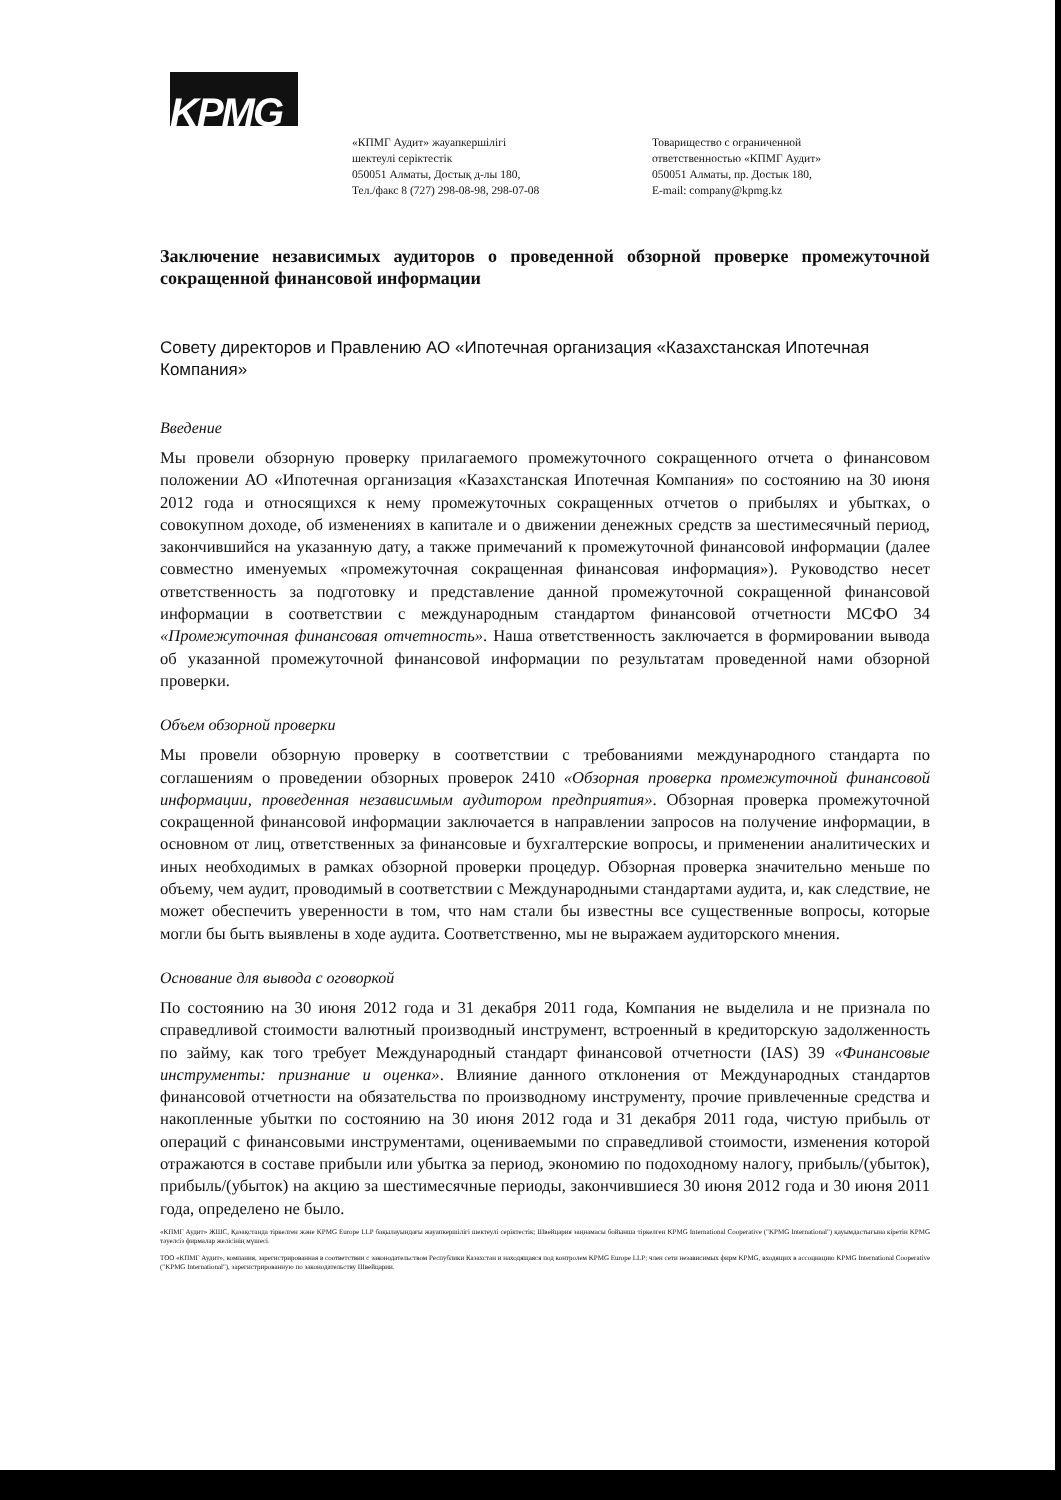KPMG
«КПМГ Аудит» жауапкершілігі
шектеулі серіктестік
050051 Алматы, Достық д-лы 180,
Тел./факс 8 (727) 298-08-98, 298-07-08
Товарищество с ограниченной
ответственностью «КПМГ Аудит»
050051 Алматы, пр. Достык 180,
E-mail: company@kpmg.kz
Заключение независимых аудиторов о проведенной обзорной проверке промежуточной сокращенной финансовой информации
Совету директоров и Правлению АО «Ипотечная организация «Казахстанская Ипотечная Компания»
Введение
Мы провели обзорную проверку прилагаемого промежуточного сокращенного отчета о финансовом положении АО «Ипотечная организация «Казахстанская Ипотечная Компания» по состоянию на 30 июня 2012 года и относящихся к нему промежуточных сокращенных отчетов о прибылях и убытках, о совокупном доходе, об изменениях в капитале и о движении денежных средств за шестимесячный период, закончившийся на указанную дату, а также примечаний к промежуточной финансовой информации (далее совместно именуемых «промежуточная сокращенная финансовая информация»). Руководство несет ответственность за подготовку и представление данной промежуточной сокращенной финансовой информации в соответствии с международным стандартом финансовой отчетности МСФО 34 «Промежуточная финансовая отчетность». Наша ответственность заключается в формировании вывода об указанной промежуточной финансовой информации по результатам проведенной нами обзорной проверки.
Объем обзорной проверки
Мы провели обзорную проверку в соответствии с требованиями международного стандарта по соглашениям о проведении обзорных проверок 2410 «Обзорная проверка промежуточной финансовой информации, проведенная независимым аудитором предприятия». Обзорная проверка промежуточной сокращенной финансовой информации заключается в направлении запросов на получение информации, в основном от лиц, ответственных за финансовые и бухгалтерские вопросы, и применении аналитических и иных необходимых в рамках обзорной проверки процедур. Обзорная проверка значительно меньше по объему, чем аудит, проводимый в соответствии с Международными стандартами аудита, и, как следствие, не может обеспечить уверенности в том, что нам стали бы известны все существенные вопросы, которые могли бы быть выявлены в ходе аудита. Соответственно, мы не выражаем аудиторского мнения.
Основание для вывода с оговоркой
По состоянию на 30 июня 2012 года и 31 декабря 2011 года, Компания не выделила и не признала по справедливой стоимости валютный производный инструмент, встроенный в кредиторскую задолженность по займу, как того требует Международный стандарт финансовой отчетности (IAS) 39 «Финансовые инструменты: признание и оценка». Влияние данного отклонения от Международных стандартов финансовой отчетности на обязательства по производному инструменту, прочие привлеченные средства и накопленные убытки по состоянию на 30 июня 2012 года и 31 декабря 2011 года, чистую прибыль от операций с финансовыми инструментами, оцениваемыми по справедливой стоимости, изменения которой отражаются в составе прибыли или убытка за период, экономию по подоходному налогу, прибыль/(убыток), прибыль/(убыток) на акцию за шестимесячные периоды, закончившиеся 30 июня 2012 года и 30 июня 2011 года, определено не было.
«КПМГ Аудит» ЖШС, Қазақстанда тіркелген және KPMG Europe LLP бақылауындағы жауапкершілігі шектеулі серіктестік; Швейцария заңнамасы бойынша тіркелген KPMG International Cooperative ("KPMG International") қауымдастығына кіретін KPMG тәуелсіз фирмалар желісінің мүшесі.
ТОО «КПМГ Аудит», компания, зарегистрированная в соответствии с законодательством Республики Казахстан и находящаяся под контролем KPMG Europe LLP; член сети независимых фирм KPMG, входящих в ассоциацию KPMG International Cooperative ("KPMG International"), зарегистрированную по законодательству Швейцарии.